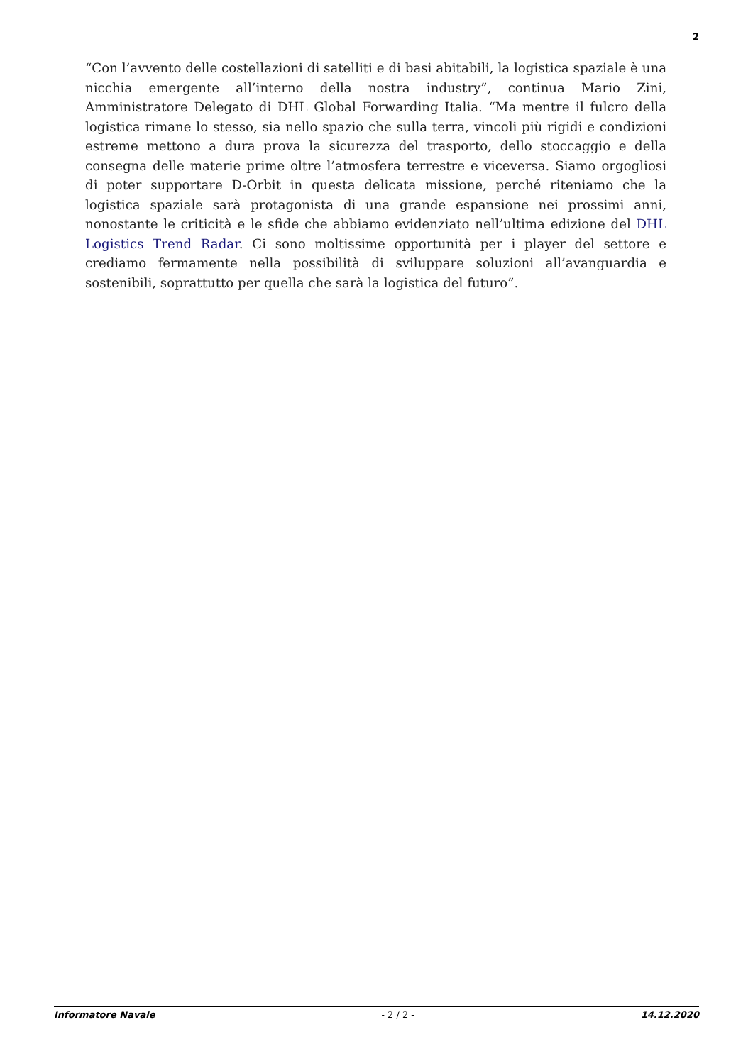2
“Con l’avvento delle costellazioni di satelliti e di basi abitabili, la logistica spaziale è una nicchia emergente all’interno della nostra industry”, continua Mario Zini, Amministratore Delegato di DHL Global Forwarding Italia. “Ma mentre il fulcro della logistica rimane lo stesso, sia nello spazio che sulla terra, vincoli più rigidi e condizioni estreme mettono a dura prova la sicurezza del trasporto, dello stoccaggio e della consegna delle materie prime oltre l’atmosfera terrestre e viceversa. Siamo orgogliosi di poter supportare D-Orbit in questa delicata missione, perché riteniamo che la logistica spaziale sarà protagonista di una grande espansione nei prossimi anni, nonostante le criticità e le sfide che abbiamo evidenziato nell’ultima edizione del DHL Logistics Trend Radar. Ci sono moltissime opportunità per i player del settore e crediamo fermamente nella possibilità di sviluppare soluzioni all’avanguardia e sostenibili, soprattutto per quella che sarà la logistica del futuro”.
Informatore Navale - 2 / 2 - 14.12.2020